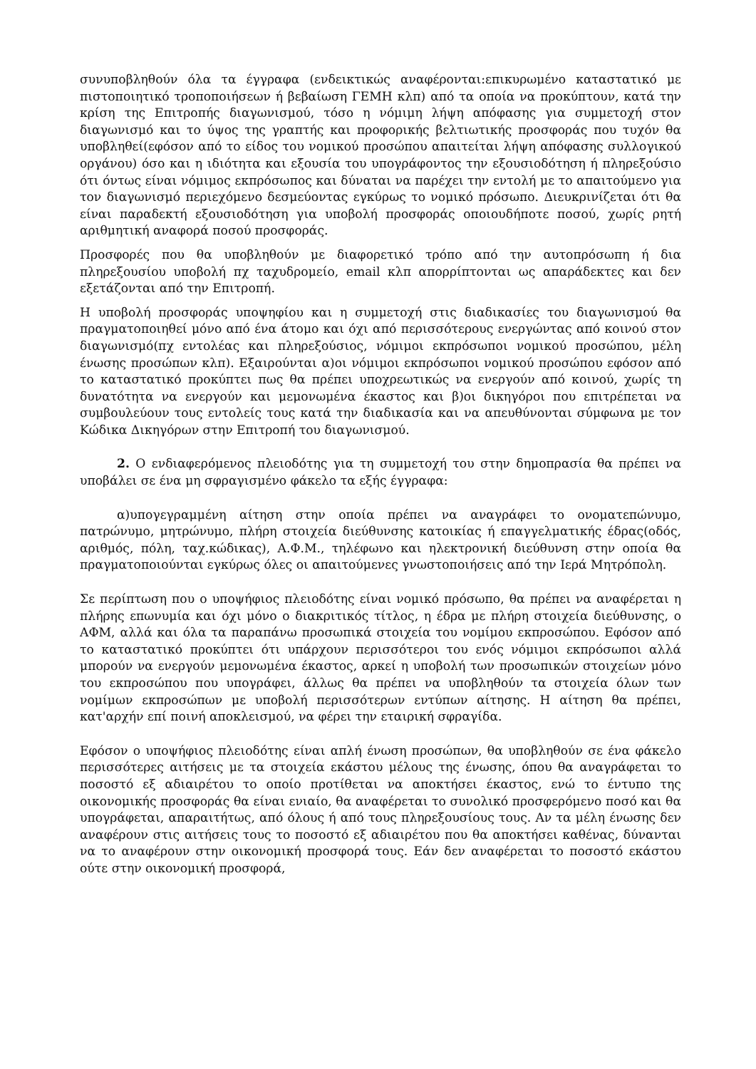συνυποβληθούν όλα τα έγγραφα (ενδεικτικώς αναφέρονται:επικυρωμένο καταστατικό με πιστοποιητικό τροποποιήσεων ή βεβαίωση ΓΕΜΗ κλπ) από τα οποία να προκύπτουν, κατά την κρίση της Επιτροπής διαγωνισμού, τόσο η νόμιμη λήψη απόφασης για συμμετοχή στον διαγωνισμό και το ύψος της γραπτής και προφορικής βελτιωτικής προσφοράς που τυχόν θα υποβληθεί(εφόσον από το είδος του νομικού προσώπου απαιτείται λήψη απόφασης συλλογικού οργάνου) όσο και η ιδιότητα και εξουσία του υπογράφοντος την εξουσιοδότηση ή πληρεξούσιο ότι όντως είναι νόμιμος εκπρόσωπος και δύναται να παρέχει την εντολή με το απαιτούμενο για τον διαγωνισμό περιεχόμενο δεσμεύοντας εγκύρως το νομικό πρόσωπο. Διευκρινίζεται ότι θα είναι παραδεκτή εξουσιοδότηση για υποβολή προσφοράς οποιουδήποτε ποσού, χωρίς ρητή αριθμητική αναφορά ποσού προσφοράς.
Προσφορές που θα υποβληθούν με διαφορετικό τρόπο από την αυτοπρόσωπη ή δια πληρεξουσίου υποβολή πχ ταχυδρομείο, email κλπ απορρίπτονται ως απαράδεκτες και δεν εξετάζονται από την Επιτροπή.
Η υποβολή προσφοράς υποψηφίου και η συμμετοχή στις διαδικασίες του διαγωνισμού θα πραγματοποιηθεί μόνο από ένα άτομο και όχι από περισσότερους ενεργώντας από κοινού στον διαγωνισμό(πχ εντολέας και πληρεξούσιος, νόμιμοι εκπρόσωποι νομικού προσώπου, μέλη ένωσης προσώπων κλπ). Εξαιρούνται α)οι νόμιμοι εκπρόσωποι νομικού προσώπου εφόσον από το καταστατικό προκύπτει πως θα πρέπει υποχρεωτικώς να ενεργούν από κοινού, χωρίς τη δυνατότητα να ενεργούν και μεμονωμένα έκαστος και β)οι δικηγόροι που επιτρέπεται να συμβουλεύουν τους εντολείς τους κατά την διαδικασία και να απευθύνονται σύμφωνα με τον Κώδικα Δικηγόρων στην Επιτροπή του διαγωνισμού.
2. Ο ενδιαφερόμενος πλειοδότης για τη συμμετοχή του στην δημοπρασία θα πρέπει να υποβάλει σε ένα μη σφραγισμένο φάκελο τα εξής έγγραφα:
α)υπογεγραμμένη αίτηση στην οποία πρέπει να αναγράφει το ονοματεπώνυμο, πατρώνυμο, μητρώνυμο, πλήρη στοιχεία διεύθυνσης κατοικίας ή επαγγελματικής έδρας(οδός, αριθμός, πόλη, ταχ.κώδικας), Α.Φ.Μ., τηλέφωνο και ηλεκτρονική διεύθυνση στην οποία θα πραγματοποιούνται εγκύρως όλες οι απαιτούμενες γνωστοποιήσεις από την Ιερά Μητρόπολη.
Σε περίπτωση που ο υποψήφιος πλειοδότης είναι νομικό πρόσωπο, θα πρέπει να αναφέρεται η πλήρης επωνυμία και όχι μόνο ο διακριτικός τίτλος, η έδρα με πλήρη στοιχεία διεύθυνσης, ο ΑΦΜ, αλλά και όλα τα παραπάνω προσωπικά στοιχεία του νομίμου εκπροσώπου. Εφόσον από το καταστατικό προκύπτει ότι υπάρχουν περισσότεροι του ενός νόμιμοι εκπρόσωποι αλλά μπορούν να ενεργούν μεμονωμένα έκαστος, αρκεί η υποβολή των προσωπικών στοιχείων μόνο του εκπροσώπου που υπογράφει, άλλως θα πρέπει να υποβληθούν τα στοιχεία όλων των νομίμων εκπροσώπων με υποβολή περισσότερων εντύπων αίτησης. Η αίτηση θα πρέπει, κατ'αρχήν επί ποινή αποκλεισμού, να φέρει την εταιρική σφραγίδα.
Εφόσον ο υποψήφιος πλειοδότης είναι απλή ένωση προσώπων, θα υποβληθούν σε ένα φάκελο περισσότερες αιτήσεις με τα στοιχεία εκάστου μέλους της ένωσης, όπου θα αναγράφεται το ποσοστό εξ αδιαιρέτου το οποίο προτίθεται να αποκτήσει έκαστος, ενώ το έντυπο της οικονομικής προσφοράς θα είναι ενιαίο, θα αναφέρεται το συνολικό προσφερόμενο ποσό και θα υπογράφεται, απαραιτήτως, από όλους ή από τους πληρεξουσίους τους. Αν τα μέλη ένωσης δεν αναφέρουν στις αιτήσεις τους το ποσοστό εξ αδιαιρέτου που θα αποκτήσει καθένας, δύνανται να το αναφέρουν στην οικονομική προσφορά τους. Εάν δεν αναφέρεται το ποσοστό εκάστου ούτε στην οικονομική προσφορά,